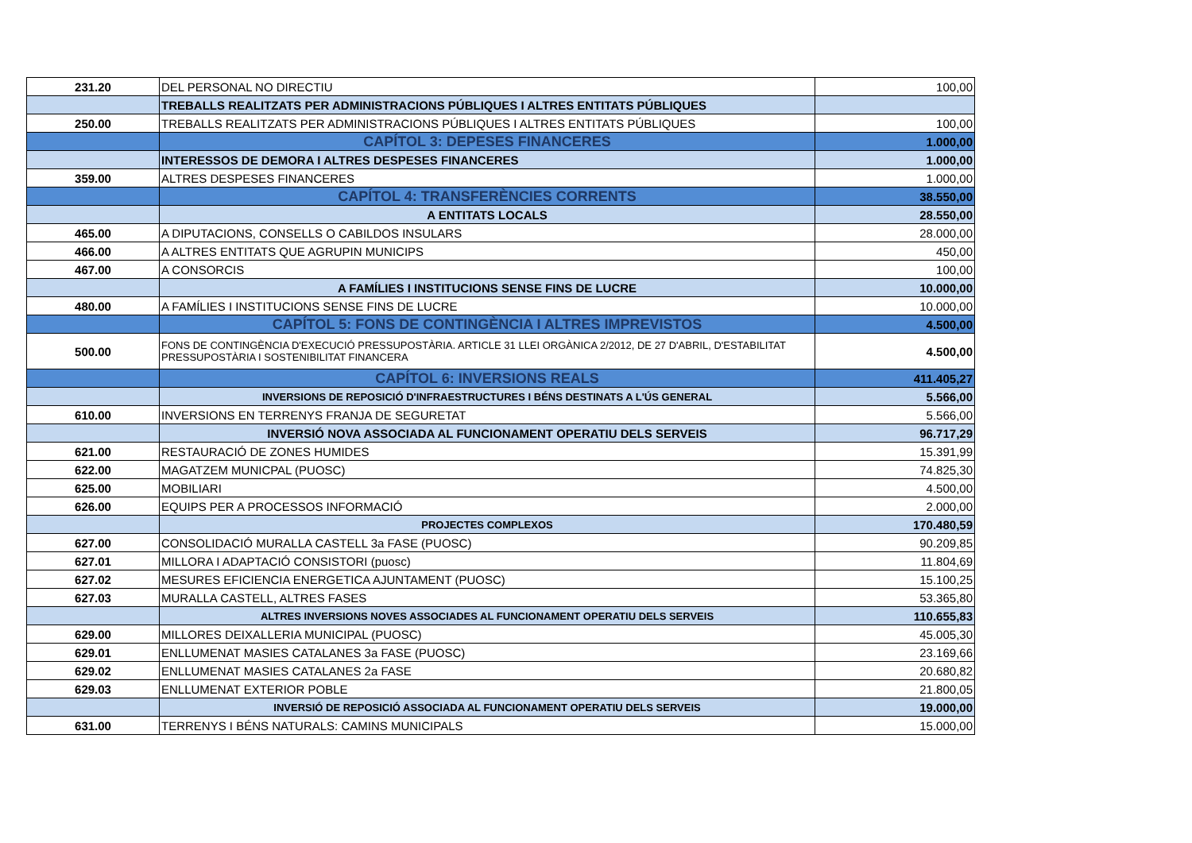| 231.20 | DEL PERSONAL NO DIRECTIU | 100,00 |
| | TREBALLS REALITZATS PER ADMINISTRACIONS PÚBLIQUES I ALTRES ENTITATS PÚBLIQUES | |
| 250.00 | TREBALLS REALITZATS PER ADMINISTRACIONS PÚBLIQUES I ALTRES ENTITATS PÚBLIQUES | 100,00 |
| | CAPÍTOL 3: DEPESES FINANCERES | 1.000,00 |
| | INTERESSOS DE DEMORA I ALTRES DESPESES FINANCERES | 1.000,00 |
| 359.00 | ALTRES DESPESES FINANCERES | 1.000,00 |
| | CAPÍTOL 4: TRANSFERÈNCIES CORRENTS | 38.550,00 |
| | A ENTITATS LOCALS | 28.550,00 |
| 465.00 | A DIPUTACIONS, CONSELLS O CABILDOS INSULARS | 28.000,00 |
| 466.00 | A ALTRES ENTITATS QUE AGRUPIN MUNICIPS | 450,00 |
| 467.00 | A CONSORCIS | 100,00 |
| | A FAMÍLIES I INSTITUCIONS SENSE FINS DE LUCRE | 10.000,00 |
| 480.00 | A FAMÍLIES I INSTITUCIONS SENSE FINS DE LUCRE | 10.000,00 |
| | CAPÍTOL 5: FONS DE CONTINGÈNCIA I ALTRES IMPREVISTOS | 4.500,00 |
| 500.00 | FONS DE CONTINGÈNCIA D'EXECUCIÓ PRESSUPOSTÀRIA. ARTICLE 31 LLEI ORGÀNICA 2/2012, DE 27 D'ABRIL, D'ESTABILITAT PRESSUPOSTÀRIA I SOSTENIBILITAT FINANCERA | 4.500,00 |
| | CAPÍTOL 6: INVERSIONS REALS | 411.405,27 |
| | INVERSIONS DE REPOSICIÓ D'INFRAESTRUCTURES I BÉNS DESTINATS A L'ÚS GENERAL | 5.566,00 |
| 610.00 | INVERSIONS EN TERRENYS FRANJA DE SEGURETAT | 5.566,00 |
| | INVERSIÓ NOVA ASSOCIADA AL FUNCIONAMENT OPERATIU DELS SERVEIS | 96.717,29 |
| 621.00 | RESTAURACIÓ DE ZONES HUMIDES | 15.391,99 |
| 622.00 | MAGATZEM MUNICPAL (PUOSC) | 74.825,30 |
| 625.00 | MOBILIARI | 4.500,00 |
| 626.00 | EQUIPS PER A PROCESSOS INFORMACIÓ | 2.000,00 |
| | PROJECTES COMPLEXOS | 170.480,59 |
| 627.00 | CONSOLIDACIÓ MURALLA CASTELL 3a FASE (PUOSC) | 90.209,85 |
| 627.01 | MILLORA I ADAPTACIÓ CONSISTORI (puosc) | 11.804,69 |
| 627.02 | MESURES EFICIENCIA ENERGETICA AJUNTAMENT (PUOSC) | 15.100,25 |
| 627.03 | MURALLA CASTELL, ALTRES FASES | 53.365,80 |
| | ALTRES INVERSIONS NOVES ASSOCIADES AL FUNCIONAMENT OPERATIU DELS SERVEIS | 110.655,83 |
| 629.00 | MILLORES DEIXALLERIA MUNICIPAL (PUOSC) | 45.005,30 |
| 629.01 | ENLLUMENAT MASIES CATALANES 3a FASE (PUOSC) | 23.169,66 |
| 629.02 | ENLLUMENAT MASIES CATALANES 2a FASE | 20.680,82 |
| 629.03 | ENLLUMENAT EXTERIOR POBLE | 21.800,05 |
| | INVERSIÓ DE REPOSICIÓ ASSOCIADA AL FUNCIONAMENT OPERATIU DELS SERVEIS | 19.000,00 |
| 631.00 | TERRENYS I BÉNS NATURALS: CAMINS MUNICIPALS | 15.000,00 |